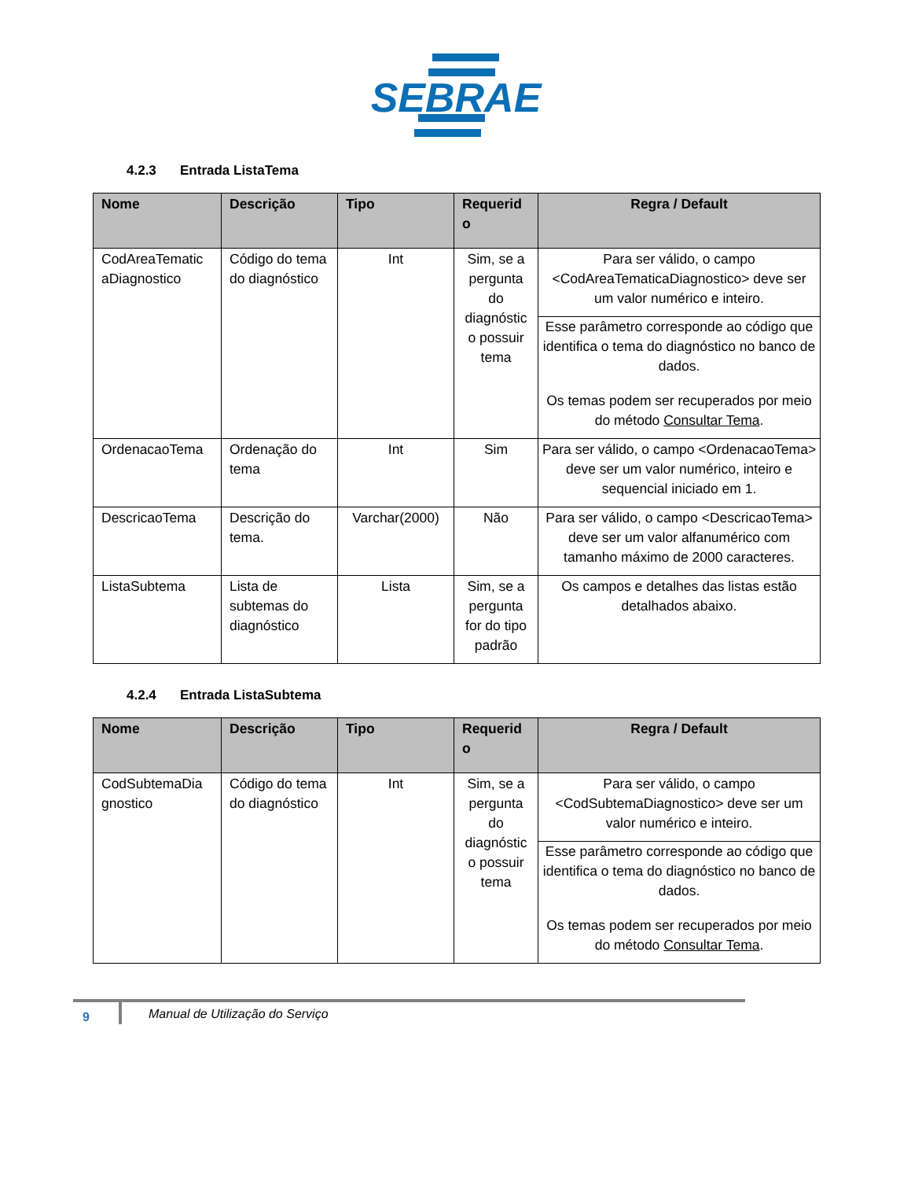SEBRAE
4.2.3 Entrada ListaTema
| Nome | Descrição | Tipo | Requerid o | Regra / Default |
| --- | --- | --- | --- | --- |
| CodAreaTematic aDiagnostico | Código do tema do diagnóstico | Int | Sim, se a pergunta do diagnóstic o possuir tema | Para ser válido, o campo <CodAreaTematicaDiagnostico> deve ser um valor numérico e inteiro. Esse parâmetro corresponde ao código que identifica o tema do diagnóstico no banco de dados. Os temas podem ser recuperados por meio do método Consultar Tema . |
| OrdenacaoTema | Ordenação do tema | Int | Sim | Para ser válido, o campo <OrdenacaoTema> deve ser um valor numérico, inteiro e sequencial iniciado em 1. |
| DescricaoTema | Descrição do tema. | Varchar(2000) | Não | Para ser válido, o campo <DescricaoTema> deve ser um valor alfanumérico com tamanho máximo de 2000 caracteres. |
| ListaSubtema | Lista de subtemas do diagnóstico | Lista | Sim, se a pergunta for do tipo padrão | Os campos e detalhes das listas estão detalhados abaixo. |
4.2.4 Entrada ListaSubtema
| Nome | Descrição | Tipo | Requerid o | Regra / Default |
| --- | --- | --- | --- | --- |
| CodSubtemaDia gnostico | Código do tema do diagnóstico | Int | Sim, se a pergunta do diagnóstic o possuir tema | Para ser válido, o campo <CodSubtemaDiagnostico> deve ser um valor numérico e inteiro. Esse parâmetro corresponde ao código que identifica o tema do diagnóstico no banco de dados. Os temas podem ser recuperados por meio do método Consultar Tema . |
9
Manual de Utilização do Serviço